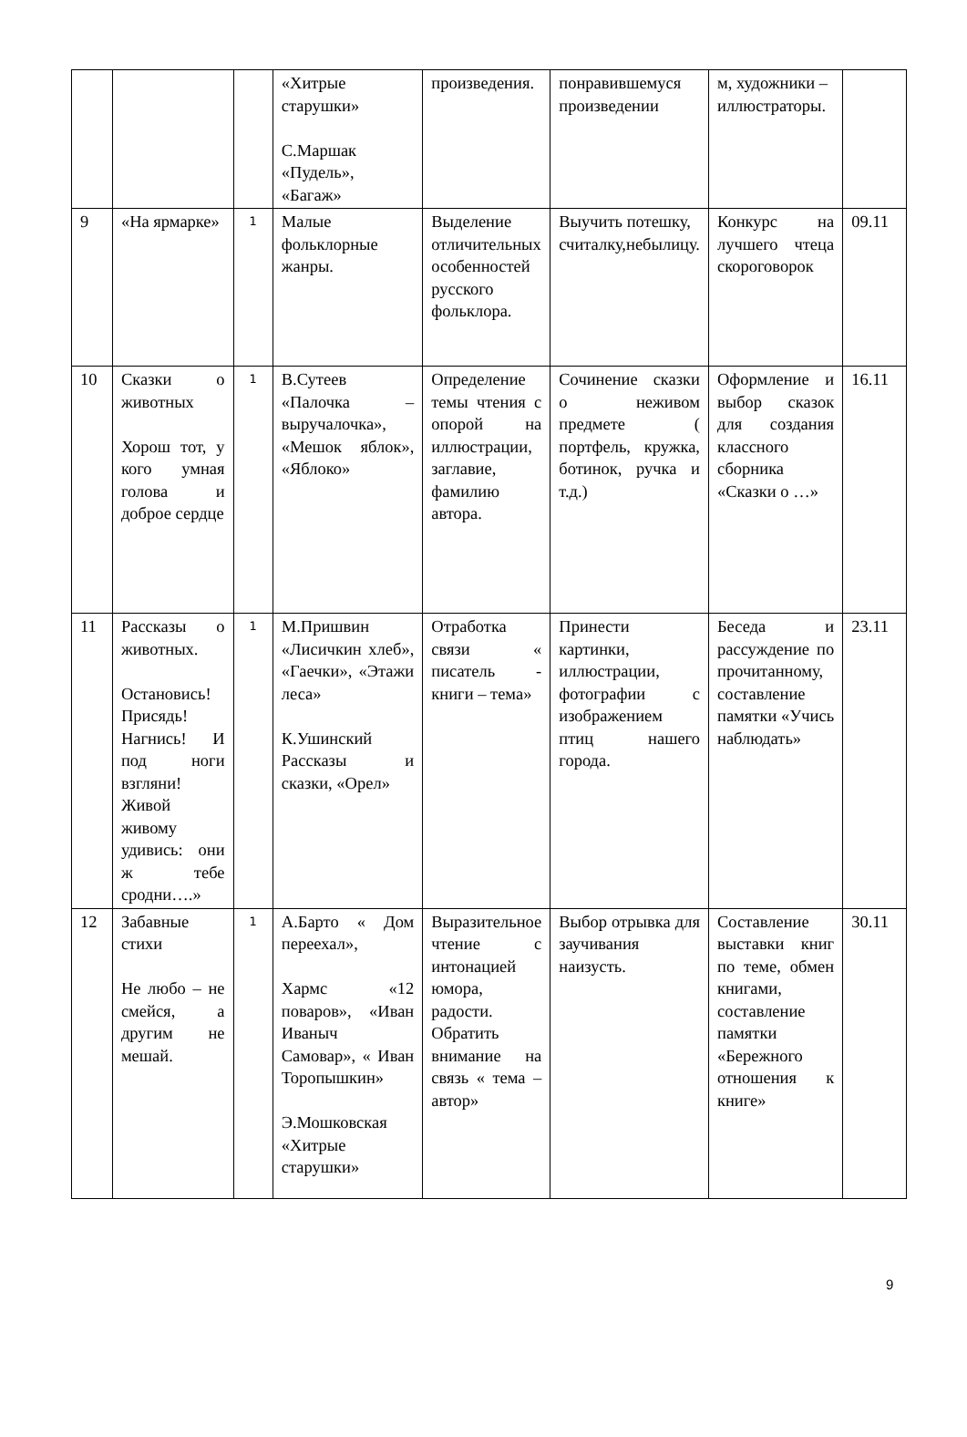| | | | «Хитрые старушки» С.Маршак «Пудель», «Багаж» | произведения. | понравившемуся произведении | м, художники – иллюстраторы. | |
| 9 | «На ярмарке» | 1 | Малые фольклорные жанры. | Выделение отличительных особенностей русского фольклора. | Выучить потешку, считалку,небылицу. | Конкурс на лучшего чтеца скороговорок | 09.11 |
| 10 | Сказки о животных Хорош тот, у кого умная голова и доброе сердце | 1 | В.Сутеев «Палочка – выручалочка», «Мешок яблок», «Яблоко» | Определение темы чтения с опорой на иллюстрации, заглавие, фамилию автора. | Сочинение сказки о неживом предмете ( портфель, кружка, ботинок, ручка и т.д.) | Оформление и выбор сказок для создания классного сборника «Сказки о …» | 16.11 |
| 11 | Рассказы о животных. Остановись! Присядь! Нагнись! И под ноги взгляни! Живой живому удивись: они ж тебе сродни….» | 1 | М.Пришвин «Лисичкин хлеб», «Гаечки», «Этажи леса» К.Ушинский Рассказы и сказки, «Орел» | Отработка связи « писатель - книги – тема» | Принести картинки, иллюстрации, фотографии с изображением птиц нашего города. | Беседа и рассуждение по прочитанному, составление памятки «Учись наблюдать» | 23.11 |
| 12 | Забавные стихи Не любо – не смейся, а другим не мешай. | 1 | А.Барто « Дом переехал», Хармс «12 поваров», «Иван Иваныч Самовар», « Иван Торопышкин» Э.Мошковская «Хитрые старушки» | Выразительное чтение с интонацией юмора, радости. Обратить внимание на связь « тема – автор» | Выбор отрывка для заучивания наизусть. | Составление выставки книг по теме, обмен книгами, составление памятки «Бережного отношения к книге» | 30.11 |
9